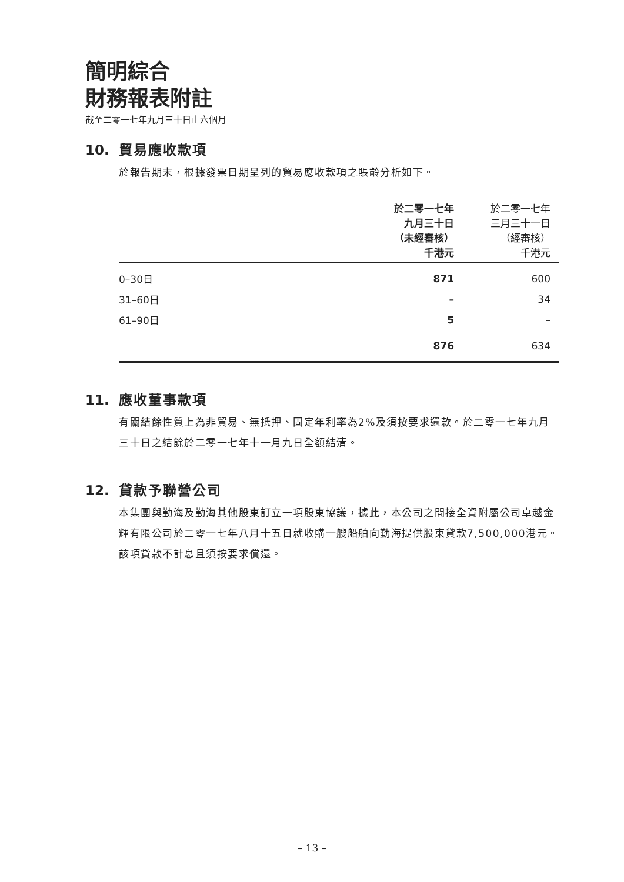簡明綜合
財務報表附註
截至二零一七年九月三十日止六個月
10. 貿易應收款項
於報告期末，根據發票日期呈列的貿易應收款項之賬齡分析如下。
| | 於二零一七年 九月三十日 （未經審核） 千港元 | 於二零一七年 三月三十一日 （經審核） 千港元 |
| --- | --- | --- |
| 0–30日 | 871 | 600 |
| 31–60日 | – | 34 |
| 61–90日 | 5 | – |
| | 876 | 634 |
11. 應收董事款項
有關結餘性質上為非貿易、無抵押、固定年利率為2%及須按要求還款。於二零一七年九月三十日之結餘於二零一七年十一月九日全額結清。
12. 貸款予聯營公司
本集團與勤海及勤海其他股東訂立一項股東協議，據此，本公司之間接全資附屬公司卓越金輝有限公司於二零一七年八月十五日就收購一艘船舶向勤海提供股東貸款7,500,000港元。該項貸款不計息且須按要求償還。
– 13 –